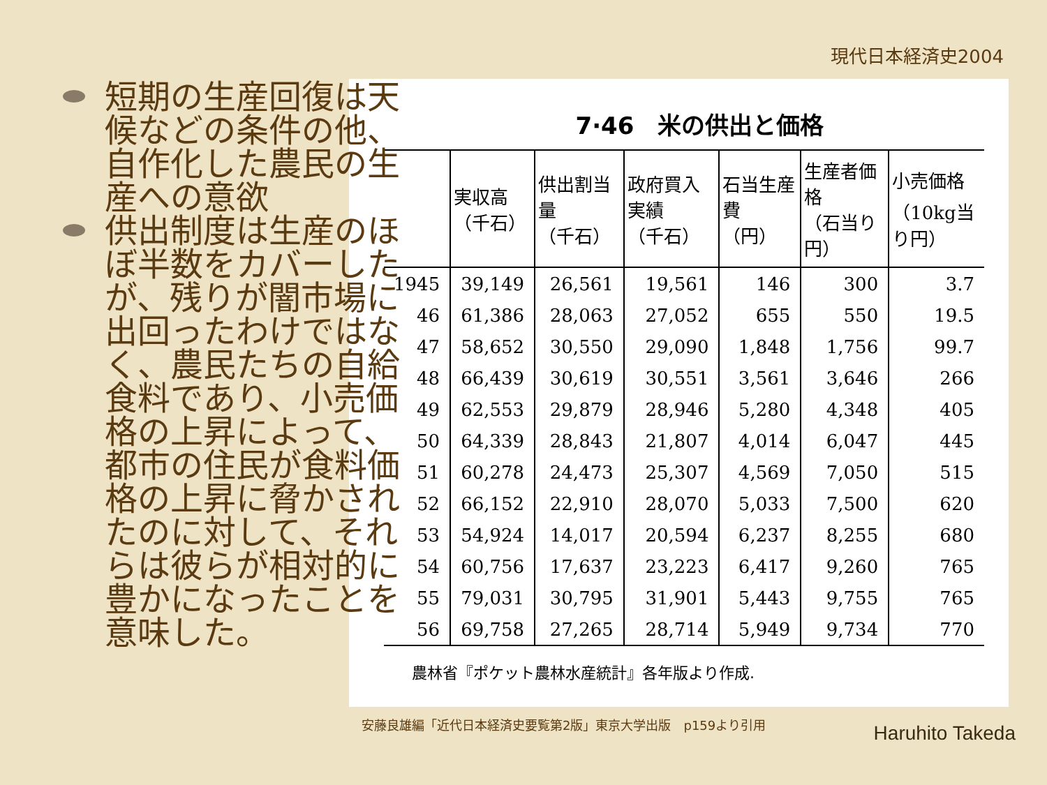現代日本経済史2004
7·46　米の供出と価格
| | 実収高 （千石） | 供出割当量 （千石） | 政府買入実績 （千石） | 石当生産費 （円） | 生産者価格 （石当り円） | 小売価格 （10kg当り円） |
| --- | --- | --- | --- | --- | --- | --- |
| 1945 | 39,149 | 26,561 | 19,561 | 146 | 300 | 3.7 |
| 46 | 61,386 | 28,063 | 27,052 | 655 | 550 | 19.5 |
| 47 | 58,652 | 30,550 | 29,090 | 1,848 | 1,756 | 99.7 |
| 48 | 66,439 | 30,619 | 30,551 | 3,561 | 3,646 | 266 |
| 49 | 62,553 | 29,879 | 28,946 | 5,280 | 4,348 | 405 |
| 50 | 64,339 | 28,843 | 21,807 | 4,014 | 6,047 | 445 |
| 51 | 60,278 | 24,473 | 25,307 | 4,569 | 7,050 | 515 |
| 52 | 66,152 | 22,910 | 28,070 | 5,033 | 7,500 | 620 |
| 53 | 54,924 | 14,017 | 20,594 | 6,237 | 8,255 | 680 |
| 54 | 60,756 | 17,637 | 23,223 | 6,417 | 9,260 | 765 |
| 55 | 79,031 | 30,795 | 31,901 | 5,443 | 9,755 | 765 |
| 56 | 69,758 | 27,265 | 28,714 | 5,949 | 9,734 | 770 |
農林省『ポケット農林水産統計』各年版より作成.
短期の生産回復は天候などの条件の他、自作化した農民の生産への意欲
供出制度は生産のほぼ半数をカバーしたが、残りが闇市場に出回ったわけではなく、農民たちの自給食料であり、小売価格の上昇によって、都市の住民が食料価格の上昇に脅かされたのに対して、それらは彼らが相対的に豊かになったことを意味した。
安藤良雄編「近代日本経済史要覧第2版」東京大学出版　p159より引用
Haruhito Takeda